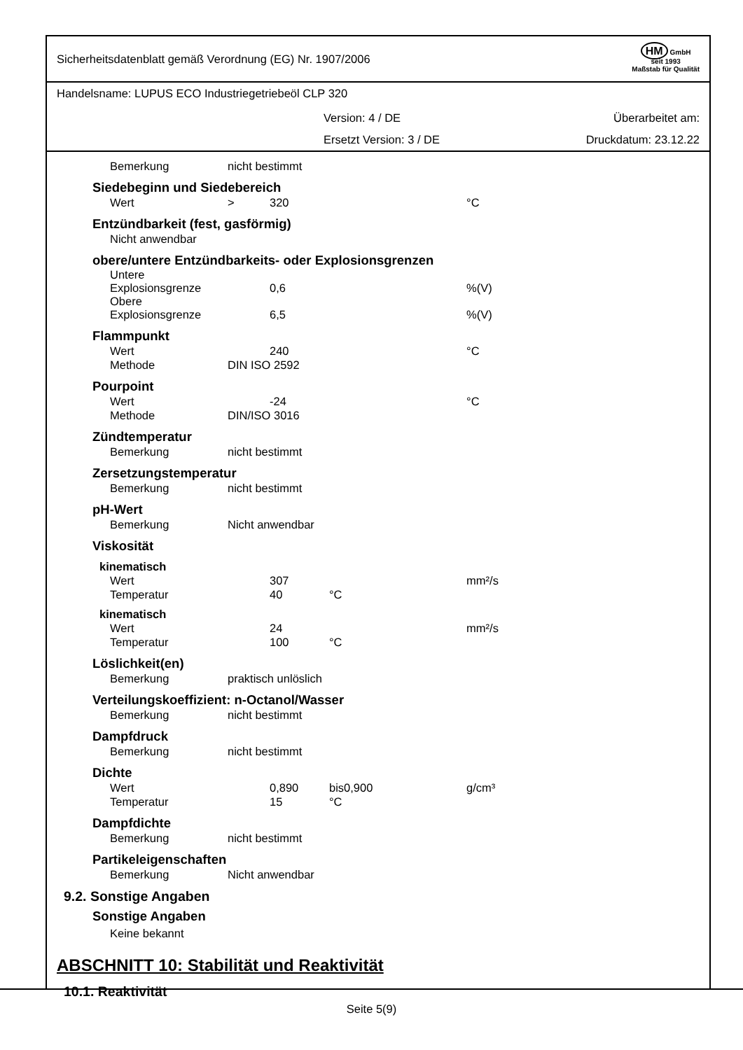Sicherheitsdatenblatt gemäß Verordnung (EG) Nr. 1907/2006 HM GmbH
seit 1993
Maßstab für Qualität
Handelsname: LUPUS ECO Industriegetriebeöl CLP 320
Version: 4 / DE Überarbeitet am:
Ersetzt Version: 3 / DE Druckdatum: 23.12.22
| Bemerkung | nicht bestimmt | | | | | |
| Siedebeginn und Siedebereich | | | | | | |
| Wert | > | 320 | | | | °C |
| Entzündbarkeit (fest, gasförmig) | | | | | | |
| Nicht anwendbar | | | | | | |
| obere/untere Entzündbarkeits- oder Explosionsgrenzen | | | | | | |
| Untere Explosionsgrenze | | 0,6 | | | | %(V) |
| Obere Explosionsgrenze | | 6,5 | | | | %(V) |
| Flammpunkt | | | | | | |
| Wert | | 240 | | | | °C |
| Methode | DIN ISO 2592 | | | | | |
| Pourpoint | | | | | | |
| Wert | | -24 | | | | °C |
| Methode | DIN/ISO 3016 | | | | | |
| Zündtemperatur | | | | | | |
| Bemerkung | nicht bestimmt | | | | | |
| Zersetzungstemperatur | | | | | | |
| Bemerkung | nicht bestimmt | | | | | |
| pH-Wert | | | | | | |
| Bemerkung | Nicht anwendbar | | | | | |
| Viskosität | | | | | | |
| kinematisch | | | | | | |
| Wert | | 307 | | | | mm²/s |
| Temperatur | | 40 | °C | | | |
| kinematisch | | | | | | |
| Wert | | 24 | | | | mm²/s |
| Temperatur | | 100 | °C | | | |
| Löslichkeit(en) | | | | | | |
| Bemerkung | praktisch unlöslich | | | | | |
| Verteilungskoeffizient: n-Octanol/Wasser | | | | | | |
| Bemerkung | nicht bestimmt | | | | | |
| Dampfdruck | | | | | | |
| Bemerkung | nicht bestimmt | | | | | |
| Dichte | | | | | | |
| Wert | | 0,890 | bis | 0,900 | | g/cm³ |
| Temperatur | | 15 | °C | | | |
| Dampfdichte | | | | | | |
| Bemerkung | nicht bestimmt | | | | | |
| Partikeleigenschaften | | | | | | |
| Bemerkung | Nicht anwendbar | | | | | |
9.2. Sonstige Angaben
Sonstige Angaben
Keine bekannt
ABSCHNITT 10: Stabilität und Reaktivität
10.1. Reaktivität
Seite 5(9)